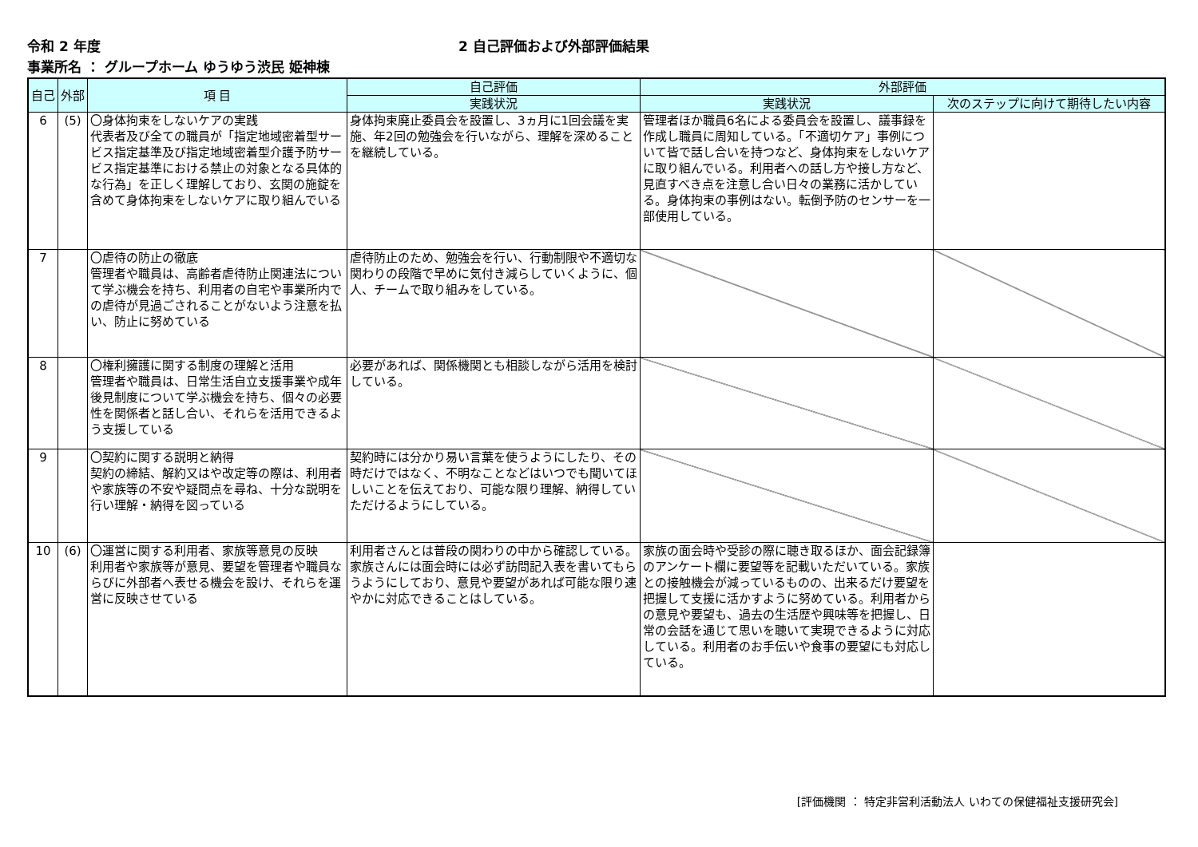令和 2 年度 2 自己評価および外部評価結果
事業所名 ： グループホーム ゆうゆう渋民 姫神棟
| 自己 | 外部 | 項 目 | 自己評価 | 外部評価 | |
| --- | --- | --- | --- | --- | --- |
| | | | 実践状況 | 実践状況 | 次のステップに向けて期待したい内容 |
| 6 | (5) | 〇身体拘束をしないケアの実践 代表者及び全ての職員が「指定地域密着型サービス指定基準及び指定地域密着型介護予防サービス指定基準における禁止の対象となる具体的な行為」を正しく理解しており、玄関の施錠を含めて身体拘束をしないケアに取り組んでいる | 身体拘束廃止委員会を設置し、3ヵ月に1回会議を実施、年2回の勉強会を行いながら、理解を深めることを継続している。 | 管理者ほか職員6名による委員会を設置し、議事録を作成し職員に周知している。「不適切ケア」事例について皆で話し合いを持つなど、身体拘束をしないケアに取り組んでいる。利用者への話し方や接し方など、見直すべき点を注意し合い日々の業務に活かしている。身体拘束の事例はない。転倒予防のセンサーを一部使用している。 | |
| 7 | | 〇虐待の防止の徹底 管理者や職員は、高齢者虐待防止関連法について学ぶ機会を持ち、利用者の自宅や事業所内での虐待が見過ごされることがないよう注意を払い、防止に努めている | 虐待防止のため、勉強会を行い、行動制限や不適切な関わりの段階で早めに気付き減らしていくように、個人、チームで取り組みをしている。 | | |
| 8 | | 〇権利擁護に関する制度の理解と活用 管理者や職員は、日常生活自立支援事業や成年後見制度について学ぶ機会を持ち、個々の必要性を関係者と話し合い、それらを活用できるよう支援している | 必要があれば、関係機関とも相談しながら活用を検討している。 | | |
| 9 | | 〇契約に関する説明と納得 契約の締結、解約又はや改定等の際は、利用者や家族等の不安や疑問点を尋ね、十分な説明を行い理解・納得を図っている | 契約時には分かり易い言葉を使うようにしたり、その時だけではなく、不明なことなどはいつでも聞いてほしいことを伝えており、可能な限り理解、納得していただけるようにしている。 | | |
| 10 | (6) | 〇運営に関する利用者、家族等意見の反映 利用者や家族等が意見、要望を管理者や職員ならびに外部者へ表せる機会を設け、それらを運営に反映させている | 利用者さんとは普段の関わりの中から確認している。家族さんには面会時には必ず訪問記入表を書いてもらうようにしており、意見や要望があれば可能な限り速やかに対応できることはしている。 | 家族の面会時や受診の際に聴き取るほか、面会記録簿のアンケート欄に要望等を記載いただいている。家族との接触機会が減っているものの、出来るだけ要望を把握して支援に活かすように努めている。利用者からの意見や要望も、過去の生活歴や興味等を把握し、日常の会話を通じて思いを聴いて実現できるように対応している。利用者のお手伝いや食事の要望にも対応している。 | |
[評価機関 ： 特定非営利活動法人 いわての保健福祉支援研究会]